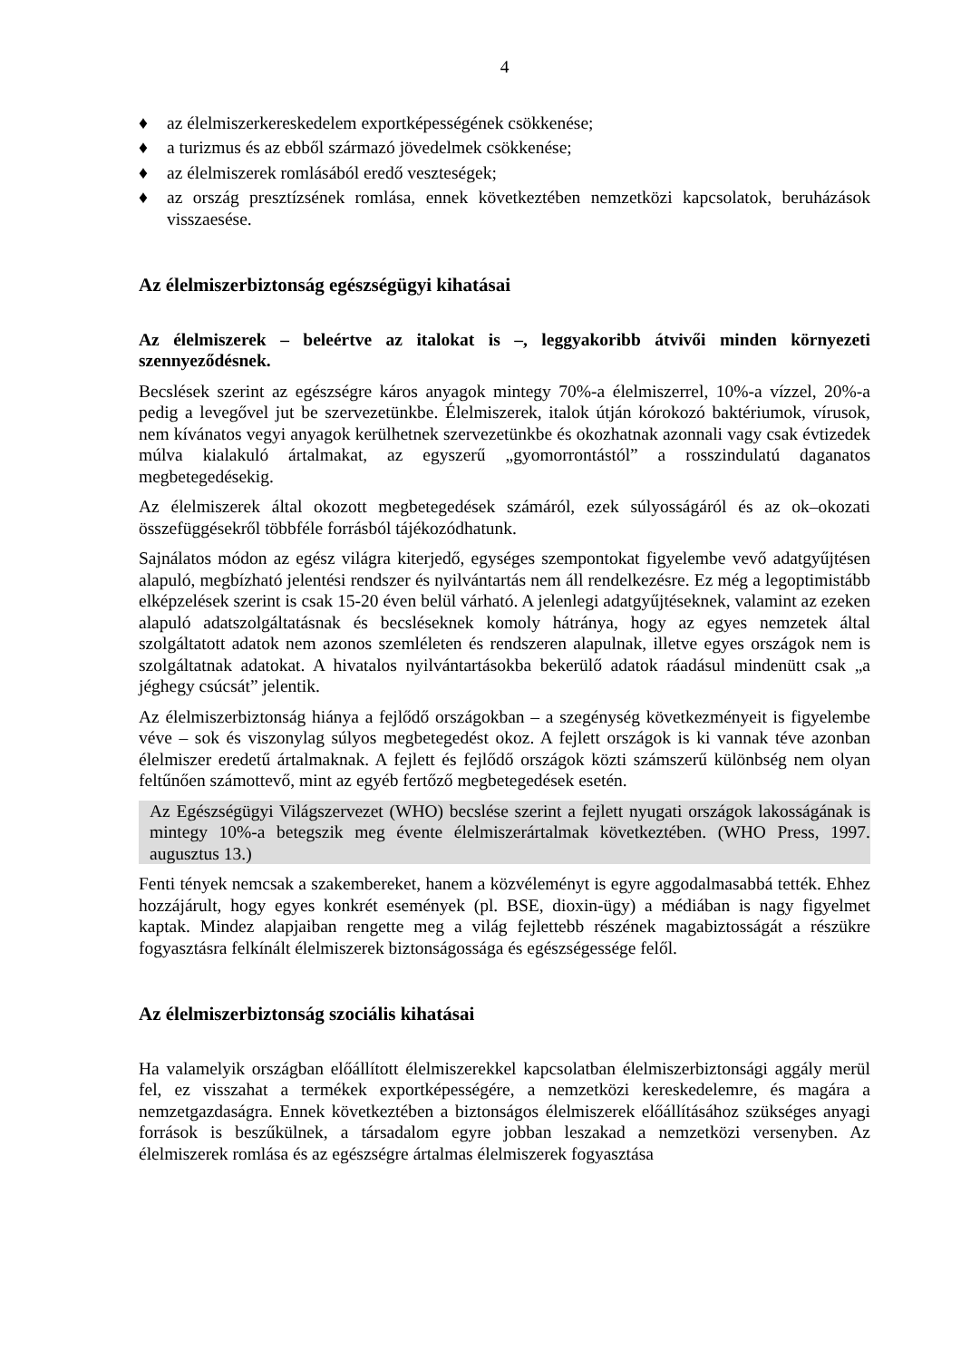4
♦ az élelmiszerkereskedelem exportképességének csökkenése;
♦ a turizmus és az ebből származó jövedelmek csökkenése;
♦ az élelmiszerek romlásából eredő veszteségek;
♦ az ország presztízsének romlása, ennek következtében nemzetközi kapcsolatok, beruházások visszaesése.
Az élelmiszerbiztonság egészségügyi kihatásai
Az élelmiszerek – beleértve az italokat is –, leggyakoribb átvivői minden környezeti szennyeződésnek.
Becslések szerint az egészségre káros anyagok mintegy 70%-a élelmiszerrel, 10%-a vízzel, 20%-a pedig a levegővel jut be szervezetünkbe. Élelmiszerek, italok útján kórokozó baktériumok, vírusok, nem kívánatos vegyi anyagok kerülhetnek szervezetünkbe és okozhatnak azonnali vagy csak évtizedek múlva kialakuló ártalmakat, az egyszerű „gyomorrontástól” a rosszindulatú daganatos megbetegedésekig.
Az élelmiszerek által okozott megbetegedések számáról, ezek súlyosságáról és az ok–okozati összefüggésekről többféle forrásból tájékozódhatunk.
Sajnálatos módon az egész világra kiterjedő, egységes szempontokat figyelembe vevő adatgyűjtésen alapuló, megbízható jelentési rendszer és nyilvántartás nem áll rendelkezésre. Ez még a legoptimistább elképzelések szerint is csak 15-20 éven belül várható. A jelenlegi adatgyűjtéseknek, valamint az ezeken alapuló adatszolgáltatásnak és becsléseknek komoly hátránya, hogy az egyes nemzetek által szolgáltatott adatok nem azonos szemléleten és rendszeren alapulnak, illetve egyes országok nem is szolgáltatnak adatokat. A hivatalos nyilvántartásokba bekerülő adatok ráadásul mindenütt csak „a jéghegy csúcsát” jelentik.
Az élelmiszerbiztonság hiánya a fejlődő országokban – a szegénység következményeit is figyelembe véve – sok és viszonylag súlyos megbetegedést okoz. A fejlett országok is ki vannak téve azonban élelmiszer eredetű ártalmaknak. A fejlett és fejlődő országok közti számszerű különbség nem olyan feltűnően számottevő, mint az egyéb fertőző megbetegedések esetén.
Az Egészségügyi Világszervezet (WHO) becslése szerint a fejlett nyugati országok lakosságának is mintegy 10%-a betegszik meg évente élelmiszerártalmak következtében. (WHO Press, 1997. augusztus 13.)
Fenti tények nemcsak a szakembereket, hanem a közvéleményt is egyre aggodalmasabbá tették. Ehhez hozzájárult, hogy egyes konkrét események (pl. BSE, dioxin-ügy) a médiában is nagy figyelmet kaptak. Mindez alapjaiban rengette meg a világ fejlettebb részének magabiztosságát a részükre fogyasztásra felkínált élelmiszerek biztonságossága és egészségessége felől.
Az élelmiszerbiztonság szociális kihatásai
Ha valamelyik országban előállított élelmiszerekkel kapcsolatban élelmiszerbiztonsági aggály merül fel, ez visszahat a termékek exportképességére, a nemzetközi kereskedelemre, és magára a nemzetgazdaságra. Ennek következtében a biztonságos élelmiszerek előállításához szükséges anyagi források is beszűkülnek, a társadalom egyre jobban leszakad a nemzetközi versenyben. Az élelmiszerek romlása és az egészségre ártalmas élelmiszerek fogyasztása